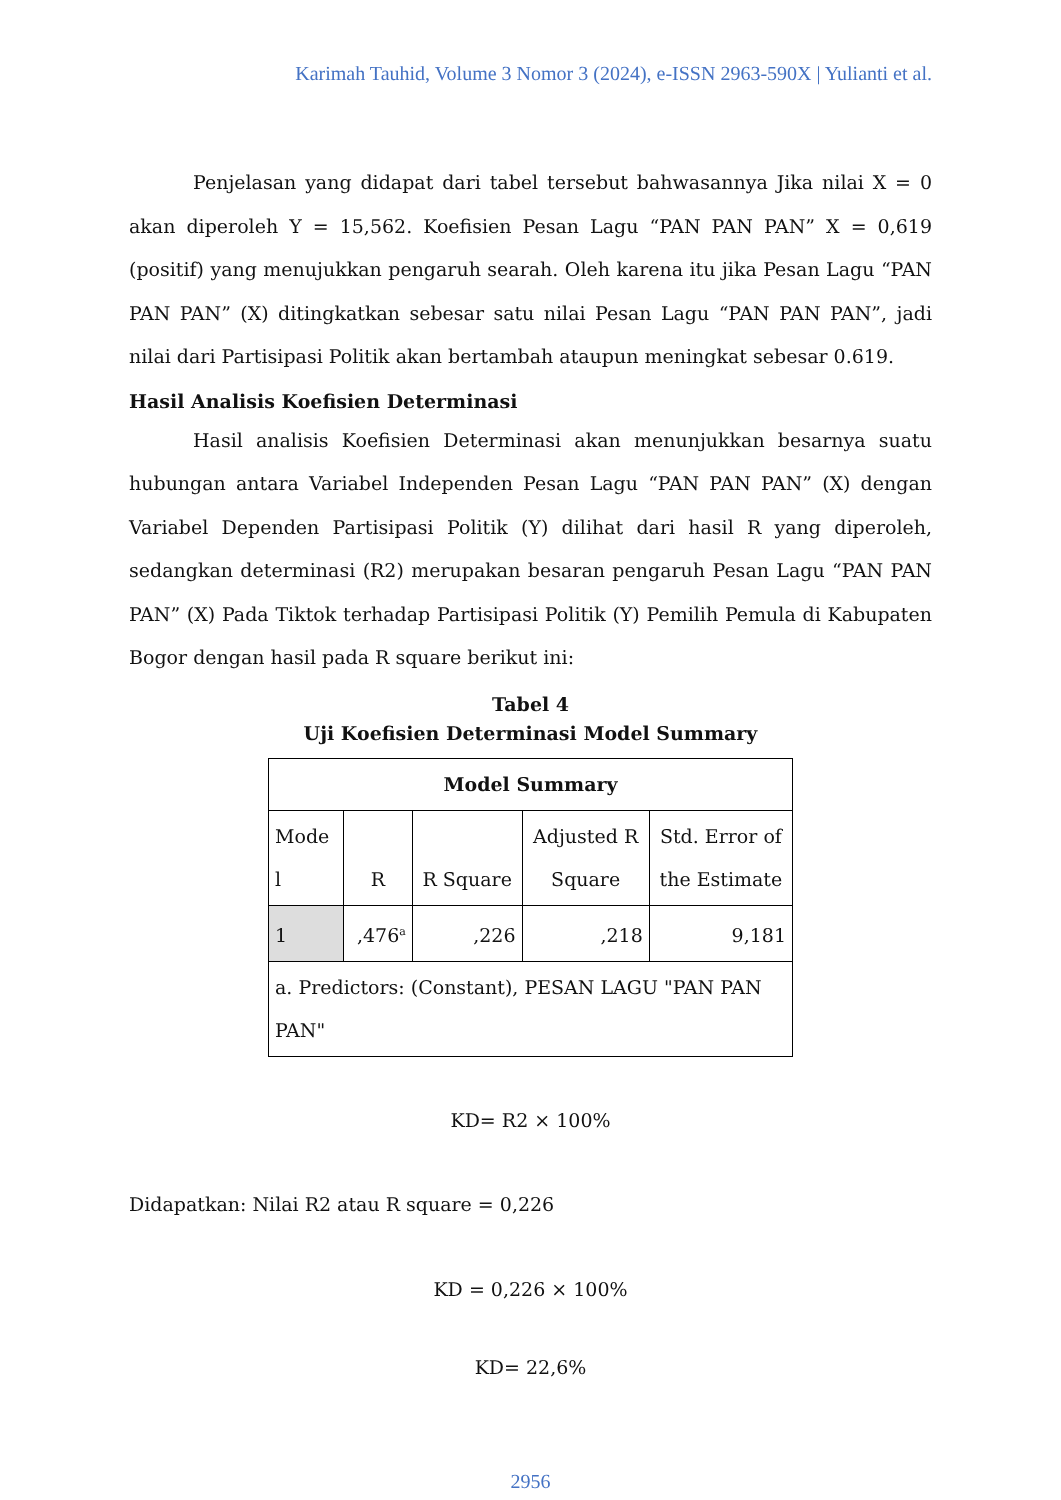Karimah Tauhid, Volume 3 Nomor 3 (2024), e-ISSN 2963-590X | Yulianti et al.
Penjelasan yang didapat dari tabel tersebut bahwasannya Jika nilai X = 0 akan diperoleh Y = 15,562. Koefisien Pesan Lagu “PAN PAN PAN” X = 0,619 (positif) yang menujukkan pengaruh searah. Oleh karena itu jika Pesan Lagu “PAN PAN PAN” (X) ditingkatkan sebesar satu nilai Pesan Lagu “PAN PAN PAN”, jadi nilai dari Partisipasi Politik akan bertambah ataupun meningkat sebesar 0.619.
Hasil Analisis Koefisien Determinasi
Hasil analisis Koefisien Determinasi akan menunjukkan besarnya suatu hubungan antara Variabel Independen Pesan Lagu “PAN PAN PAN” (X) dengan Variabel Dependen Partisipasi Politik (Y) dilihat dari hasil R yang diperoleh, sedangkan determinasi (R2) merupakan besaran pengaruh Pesan Lagu “PAN PAN PAN” (X) Pada Tiktok terhadap Partisipasi Politik (Y) Pemilih Pemula di Kabupaten Bogor dengan hasil pada R square berikut ini:
Tabel 4
Uji Koefisien Determinasi Model Summary
| Model Summary | | | | |
| --- | --- | --- | --- | --- |
| Mode l | R | R Square | Adjusted R Square | Std. Error of the Estimate |
| 1 | ,476<sup>a</sup> | ,226 | ,218 | 9,181 |
| a. Predictors: (Constant), PESAN LAGU "PAN PAN PAN" | | | | |
KD= R2 × 100%
Didapatkan: Nilai R2 atau R square = 0,226
KD = 0,226 × 100%
KD= 22,6%
2956